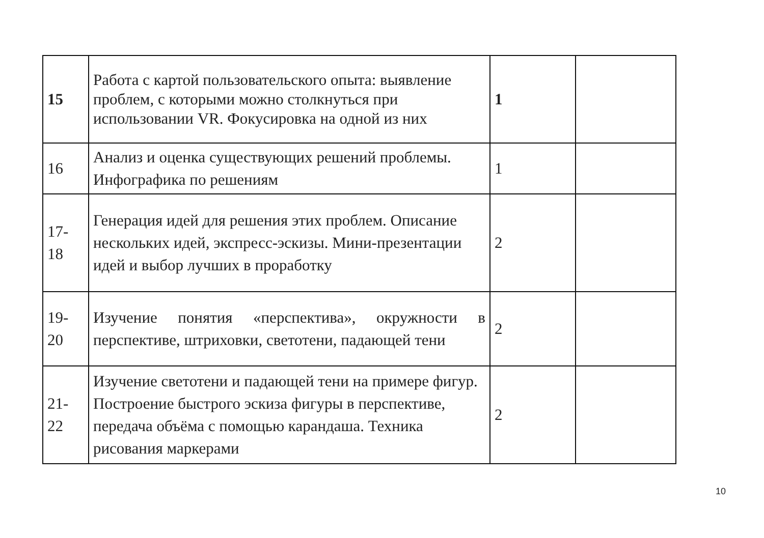| 15 | Работа с картой пользовательского опыта: выявление проблем, с которыми можно столкнуться при использовании VR. Фокусировка на одной из них | 1 | |
| 16 | Анализ и оценка существующих решений проблемы. Инфографика по решениям | 1 | |
| 17-18 | Генерация идей для решения этих проблем. Описание нескольких идей, экспресс-эскизы. Мини-презентации идей и выбор лучших в проработку | 2 | |
| 19-20 | Изучение понятия «перспектива», окружности в перспективе, штриховки, светотени, падающей тени | 2 | |
| 21-22 | Изучение светотени и падающей тени на примере фигур. Построение быстрого эскиза фигуры в перспективе, передача объёма с помощью карандаша. Техника рисования маркерами | 2 | |
10